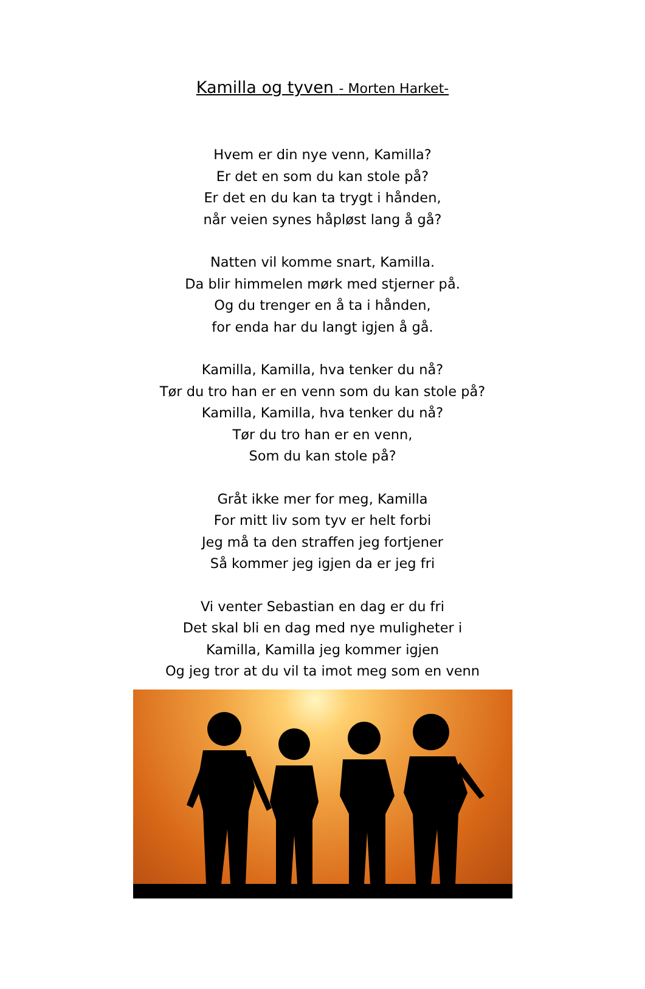Kamilla og tyven - Morten Harket-
Hvem er din nye venn, Kamilla?
Er det en som du kan stole på?
Er det en du kan ta trygt i hånden,
når veien synes håpløst lang å gå?
Natten vil komme snart, Kamilla.
Da blir himmelen mørk med stjerner på.
Og du trenger en å ta i hånden,
for enda har du langt igjen å gå.
Kamilla, Kamilla, hva tenker du nå?
Tør du tro han er en venn som du kan stole på?
Kamilla, Kamilla, hva tenker du nå?
Tør du tro han er en venn,
Som du kan stole på?
Gråt ikke mer for meg, Kamilla
For mitt liv som tyv er helt forbi
Jeg må ta den straffen jeg fortjener
Så kommer jeg igjen da er jeg fri
Vi venter Sebastian en dag er du fri
Det skal bli en dag med nye muligheter i
Kamilla, Kamilla jeg kommer igjen
Og jeg tror at du vil ta imot meg som en venn